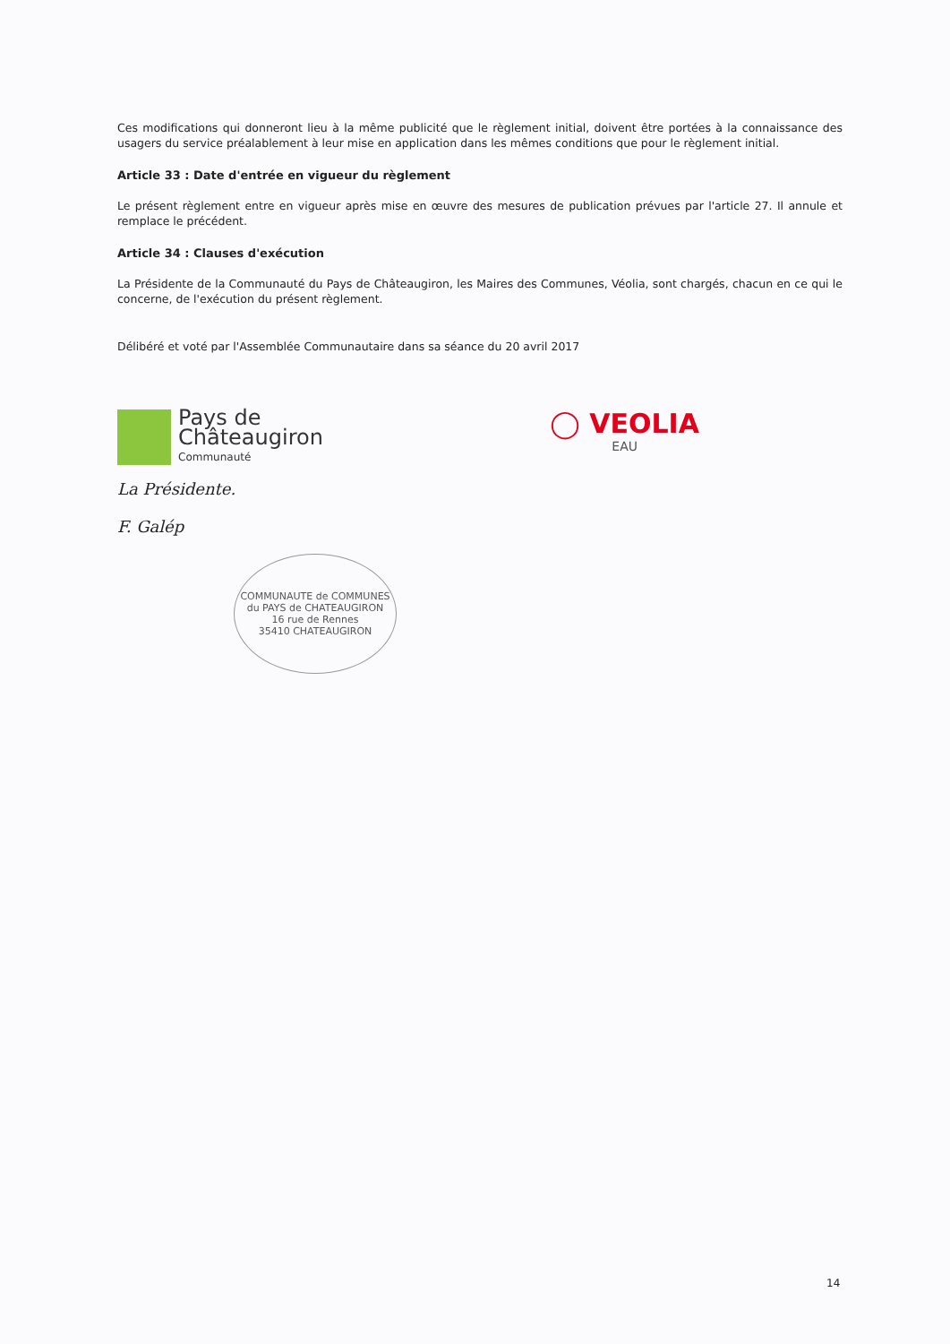Ces modifications qui donneront lieu à la même publicité que le règlement initial, doivent être portées à la connaissance des usagers du service préalablement à leur mise en application dans les mêmes conditions que pour le règlement initial.
Article 33 : Date d'entrée en vigueur du règlement
Le présent règlement entre en vigueur après mise en œuvre des mesures de publication prévues par l'article 27. Il annule et remplace le précédent.
Article 34 : Clauses d'exécution
La Présidente de la Communauté du Pays de Châteaugiron, les Maires des Communes, Véolia, sont chargés, chacun en ce qui le concerne, de l'exécution du présent règlement.
Délibéré et voté par l'Assemblée Communautaire dans sa séance du 20 avril 2017
Pays de
Châteaugiron
Communauté
◯ VEOLIA
EAU
La Présidente.
F. Galép
COMMUNAUTE de COMMUNES du PAYS de CHATEAUGIRON
16 rue de Rennes
35410 CHATEAUGIRON
14